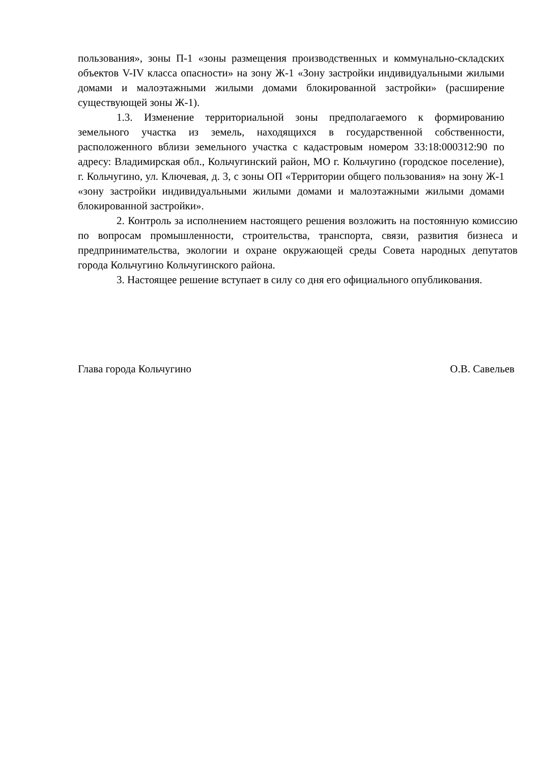пользования», зоны П-1 «зоны размещения производственных и коммунально-складских объектов V-IV класса опасности» на зону Ж-1 «Зону застройки индивидуальными жилыми домами и малоэтажными жилыми домами блокированной застройки» (расширение существующей зоны Ж-1).
1.3. Изменение территориальной зоны предполагаемого к формированию земельного участка из земель, находящихся в государственной собственности, расположенного вблизи земельного участка с кадастровым номером 33:18:000312:90 по адресу: Владимирская обл., Кольчугинский район, МО г. Кольчугино (городское поселение), г. Кольчугино, ул. Ключевая, д. 3, с зоны ОП «Территории общего пользования» на зону Ж-1 «зону застройки индивидуальными жилыми домами и малоэтажными жилыми домами блокированной застройки».
2. Контроль за исполнением настоящего решения возложить на постоянную комиссию по вопросам промышленности, строительства, транспорта, связи, развития бизнеса и предпринимательства, экологии и охране окружающей среды Совета народных депутатов города Кольчугино Кольчугинского района.
3. Настоящее решение вступает в силу со дня его официального опубликования.
Глава города Кольчугино О.В. Савельев